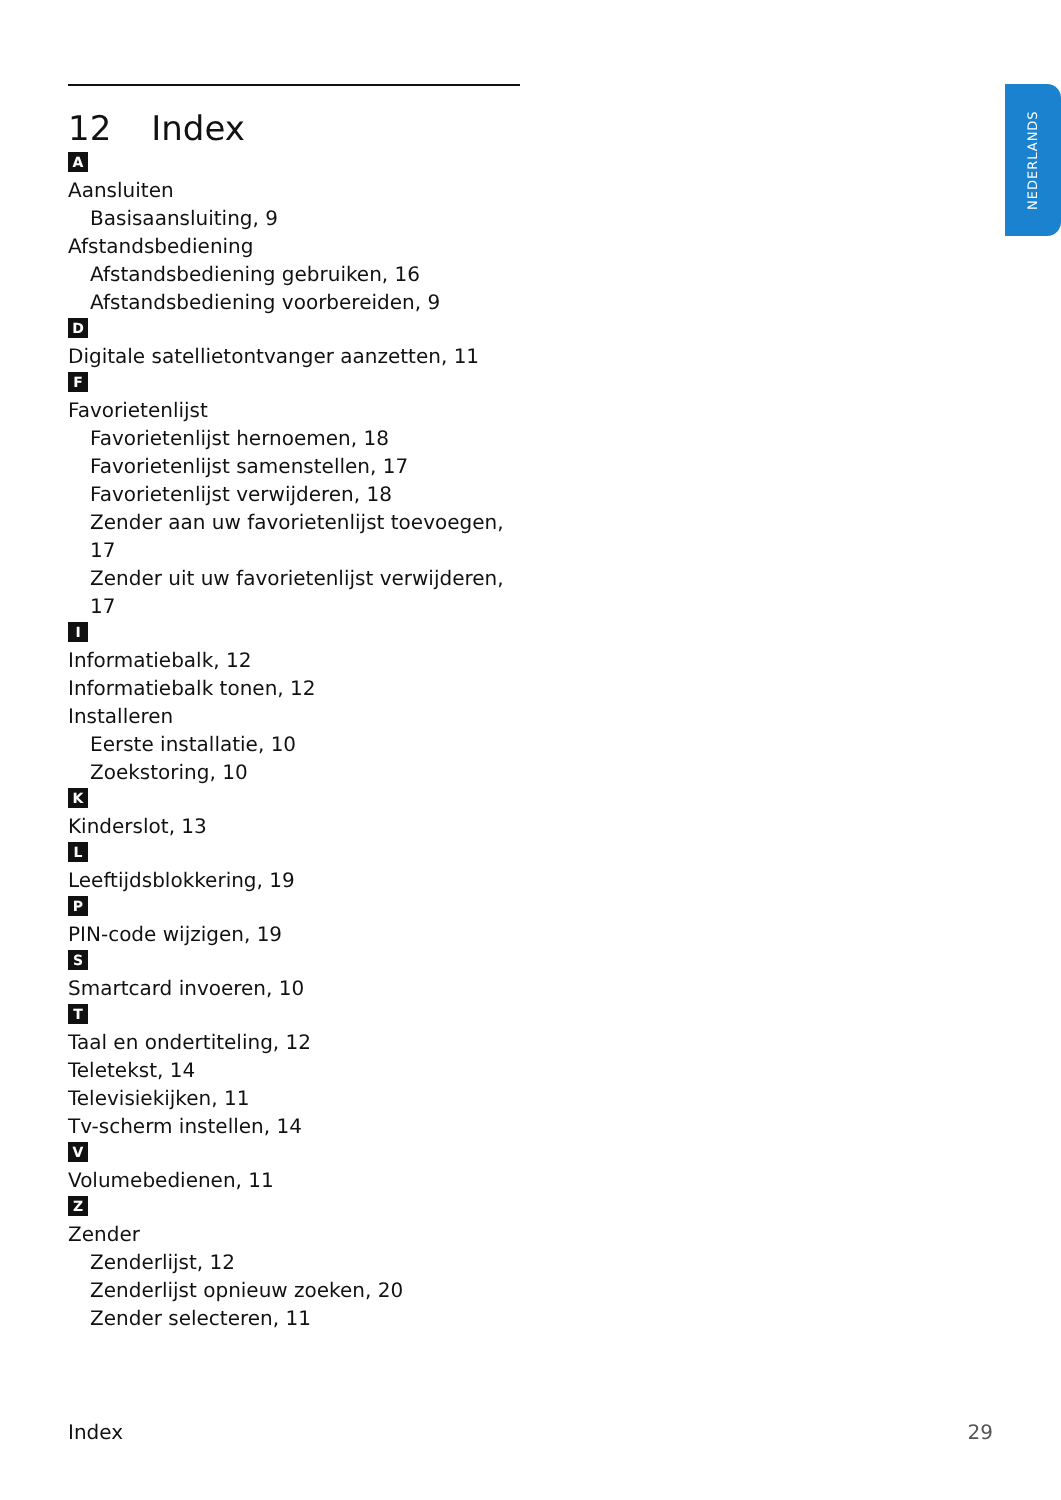NEDERLANDS
12 Index
A
Aansluiten
Basisaansluiting, 9
Afstandsbediening
Afstandsbediening gebruiken, 16
Afstandsbediening voorbereiden, 9
D
Digitale satellietontvanger aanzetten, 11
F
Favorietenlijst
Favorietenlijst hernoemen, 18
Favorietenlijst samenstellen, 17
Favorietenlijst verwijderen, 18
Zender aan uw favorietenlijst toevoegen, 17
Zender uit uw favorietenlijst verwijderen, 17
I
Informatiebalk, 12
Informatiebalk tonen, 12
Installeren
Eerste installatie, 10
Zoekstoring, 10
K
Kinderslot, 13
L
Leeftijdsblokkering, 19
P
PIN-code wijzigen, 19
S
Smartcard invoeren, 10
T
Taal en ondertiteling, 12
Teletekst, 14
Televisiekijken, 11
Tv-scherm instellen, 14
V
Volumebedienen, 11
Z
Zender
Zenderlijst, 12
Zenderlijst opnieuw zoeken, 20
Zender selecteren, 11
Index 29